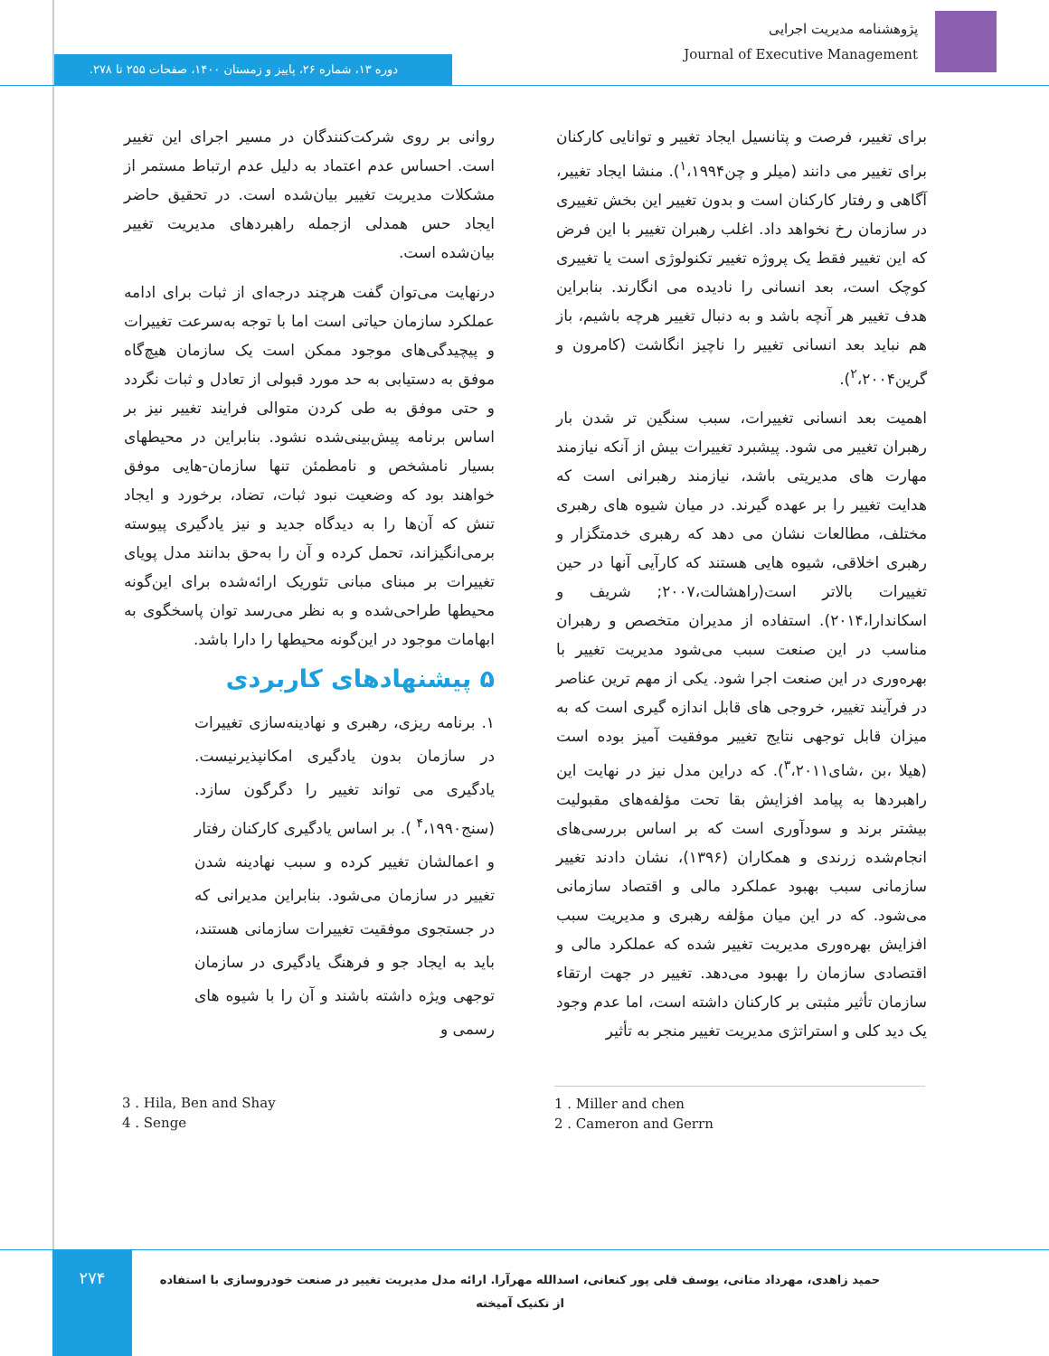پژوهشنامه مدیریت اجرایی
Journal of Executive Management
دوره ۱۳، شماره ۲۶، پاییز و زمستان ۱۴۰۰، صفحات ۲۵۵ تا ۲۷۸.
برای تغییر، فرصت و پتانسیل ایجاد تغییر و توانایی کارکنان برای تغییر می دانند (میلر و چن<sup>۱</sup>،۱۹۹۴). منشا ایجاد تغییر، آگاهی و رفتار کارکنان است و بدون تغییر این بخش تغییری در سازمان رخ نخواهد داد. اغلب رهبران تغییر با این فرض که این تغییر فقط یک پروژه تغییر تکنولوژی است یا تغییری کوچک است، بعد انسانی را نادیده می انگارند. بنابراین هدف تغییر هر آنچه باشد و به دنبال تغییر هرچه باشیم، باز هم نباید بعد انسانی تغییر را ناچیز انگاشت (کامرون و گرین<sup>۲</sup>،۲۰۰۴).
اهمیت بعد انسانی تغییرات، سبب سنگین تر شدن بار رهبران تغییر می شود. پیشبرد تغییرات بیش از آنکه نیازمند مهارت های مدیریتی باشد، نیازمند رهبرانی است که هدایت تغییر را بر عهده گیرند. در میان شیوه های رهبری مختلف، مطالعات نشان می دهد که رهبری خدمتگزار و رهبری اخلاقی، شیوه هایی هستند که کارآیی آنها در حین تغییرات بالاتر است(راهشالت،۲۰۰۷; شریف و اسکاندارا،۲۰۱۴). استفاده از مدیران متخصص و رهبران مناسب در این صنعت سبب می‌شود مدیریت تغییر با بهره‌وری در این صنعت اجرا شود. یکی از مهم ترین عناصر در فرآیند تغییر، خروجی های قابل اندازه گیری است که به میزان قابل توجهی نتایج تغییر موفقیت آمیز بوده است (هیلا ،بن ،شای<sup>۳</sup>،۲۰۱۱). که دراین مدل نیز در نهایت این راهبردها به پیامد افزایش بقا تحت مؤلفه‌های مقبولیت بیشتر برند و سودآوری است که بر اساس بررسی‌های انجام‌شده زرندی و همکاران (۱۳۹۶)، نشان دادند تغییر سازمانی سبب بهبود عملکرد مالی و اقتصاد سازمانی می‌شود. که در این میان مؤلفه رهبری و مدیریت سبب افزایش بهره‌وری مدیریت تغییر شده که عملکرد مالی و اقتصادی سازمان را بهبود می‌دهد. تغییر در جهت ارتقاء سازمان تأثیر مثبتی بر کارکنان داشته است، اما عدم وجود یک دید کلی و استراتژی مدیریت تغییر منجر به تأثیر
روانی بر روی شرکت‌کنندگان در مسیر اجرای این تغییر است. احساس عدم اعتماد به دلیل عدم ارتباط مستمر از مشکلات مدیریت تغییر بیان‌شده است. در تحقیق حاضر ایجاد حس همدلی ازجمله راهبردهای مدیریت تغییر بیان‌شده است.
درنهایت می‌توان گفت هرچند درجه‌ای از ثبات برای ادامه عملکرد سازمان حیاتی است اما با توجه به‌سرعت تغییرات و پیچیدگی‌های موجود ممکن است یک سازمان هیچ‌گاه موفق به دستیابی به حد مورد قبولی از تعادل و ثبات نگردد و حتی موفق به طی کردن متوالی فرایند تغییر نیز بر اساس برنامه پیش‌بینی‌شده نشود. بنابراین در محیطهای بسیار نامشخص و نامطمئن تنها سازمان-هایی موفق خواهند بود که وضعیت نبود ثبات، تضاد، برخورد و ایجاد تنش که آن‌ها را به دیدگاه جدید و نیز یادگیری پیوسته برمی‌انگیزاند، تحمل کرده و آن را به‌حق بدانند مدل پویای تغییرات بر مبنای مبانی تئوریک ارائه‌شده برای این‌گونه محیطها طراحی‌شده و به نظر می‌رسد توان پاسخگوی به ابهامات موجود در این‌گونه محیطها را دارا باشد.
۵ پیشنهادهای کاربردی
۱. برنامه ریزی، رهبری و نهادینه‌سازی تغییرات در سازمان بدون یادگیری امکانپذیرنیست. یادگیری می تواند تغییر را دگرگون سازد. (سنج<sup>۴</sup>،۱۹۹۰ ). بر اساس یادگیری کارکنان رفتار و اعمالشان تغییر کرده و سبب نهادینه شدن تغییر در سازمان می‌شود. بنابراین مدیرانی که در جستجوی موفقیت تغییرات سازمانی هستند، باید به ایجاد جو و فرهنگ یادگیری در سازمان توجهی ویژه داشته باشند و آن را با شیوه های رسمی و
3 . Hila, Ben and Shay
4 . Senge
1 . Miller and chen
2 . Cameron and Gerrn
۲۷۴
حمید زاهدی، مهرداد متانی، یوسف قلی پور کنعانی، اسدالله مهرآرا. ارائه مدل مدیریت تغییر در صنعت خودروسازی با استفاده از تکنیک آمیخته